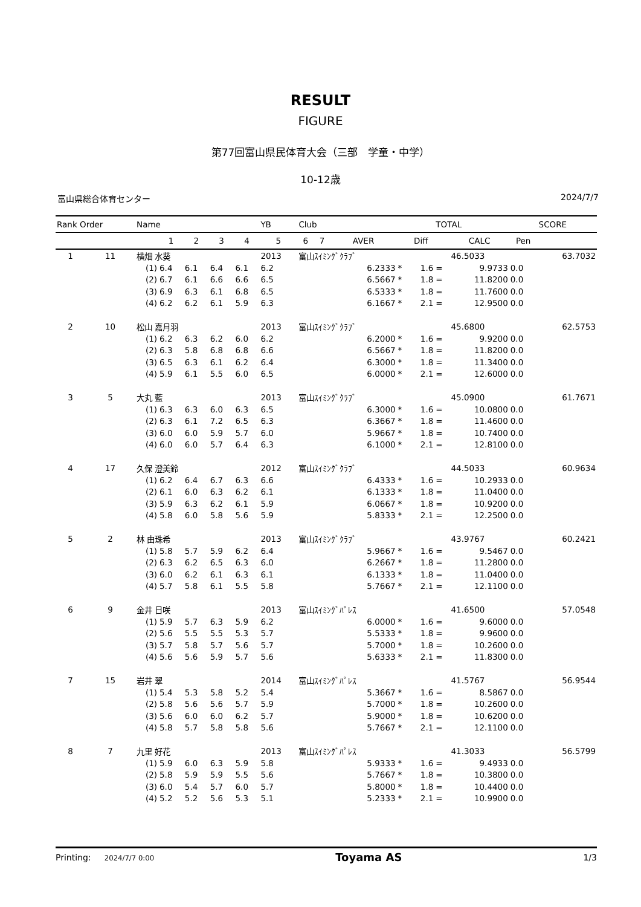RESULT
FIGURE
第77回富山県民体育大会（三部　学童・中学）
10-12歳
富山県総合体育センター 2024/7/7
| Rank Order | | Name | | | | | YB | Club | | | | | TOTAL | | | SCORE |
| --- | --- | --- | --- | --- | --- | --- | --- | --- | --- | --- | --- | --- | --- | --- | --- | --- |
| | | | 1 | 2 | 3 | 4 | 5 | 6 | 7 | AVER | | Diff | | CALC | Pen | |
| 1 | 11 | 横畑 水葵 | | | | | 2013 | 富山ｽｲﾐﾝｸﾞｸﾗﾌﾞ | | | | | | 46.5033 | | 63.7032 |
| | | (1) | 6.4 | 6.1 | 6.4 | 6.1 | 6.2 | | | 6.2333 | * | 1.6 | = | 9.9733 | 0.0 | |
| | | (2) | 6.7 | 6.1 | 6.6 | 6.6 | 6.5 | | | 6.5667 | * | 1.8 | = | 11.8200 | 0.0 | |
| | | (3) | 6.9 | 6.3 | 6.1 | 6.8 | 6.5 | | | 6.5333 | * | 1.8 | = | 11.7600 | 0.0 | |
| | | (4) | 6.2 | 6.2 | 6.1 | 5.9 | 6.3 | | | 6.1667 | * | 2.1 | = | 12.9500 | 0.0 | |
| 2 | 10 | 松山 嘉月羽 | | | | | 2013 | 富山ｽｲﾐﾝｸﾞｸﾗﾌﾞ | | | | | | 45.6800 | | 62.5753 |
| | | (1) | 6.2 | 6.3 | 6.2 | 6.0 | 6.2 | | | 6.2000 | * | 1.6 | = | 9.9200 | 0.0 | |
| | | (2) | 6.3 | 5.8 | 6.8 | 6.8 | 6.6 | | | 6.5667 | * | 1.8 | = | 11.8200 | 0.0 | |
| | | (3) | 6.5 | 6.3 | 6.1 | 6.2 | 6.4 | | | 6.3000 | * | 1.8 | = | 11.3400 | 0.0 | |
| | | (4) | 5.9 | 6.1 | 5.5 | 6.0 | 6.5 | | | 6.0000 | * | 2.1 | = | 12.6000 | 0.0 | |
| 3 | 5 | 大丸 藍 | | | | | 2013 | 富山ｽｲﾐﾝｸﾞｸﾗﾌﾞ | | | | | | 45.0900 | | 61.7671 |
| | | (1) | 6.3 | 6.3 | 6.0 | 6.3 | 6.5 | | | 6.3000 | * | 1.6 | = | 10.0800 | 0.0 | |
| | | (2) | 6.3 | 6.1 | 7.2 | 6.5 | 6.3 | | | 6.3667 | * | 1.8 | = | 11.4600 | 0.0 | |
| | | (3) | 6.0 | 6.0 | 5.9 | 5.7 | 6.0 | | | 5.9667 | * | 1.8 | = | 10.7400 | 0.0 | |
| | | (4) | 6.0 | 6.0 | 5.7 | 6.4 | 6.3 | | | 6.1000 | * | 2.1 | = | 12.8100 | 0.0 | |
| 4 | 17 | 久保 澄美鈴 | | | | | 2012 | 富山ｽｲﾐﾝｸﾞｸﾗﾌﾞ | | | | | | 44.5033 | | 60.9634 |
| | | (1) | 6.2 | 6.4 | 6.7 | 6.3 | 6.6 | | | 6.4333 | * | 1.6 | = | 10.2933 | 0.0 | |
| | | (2) | 6.1 | 6.0 | 6.3 | 6.2 | 6.1 | | | 6.1333 | * | 1.8 | = | 11.0400 | 0.0 | |
| | | (3) | 5.9 | 6.3 | 6.2 | 6.1 | 5.9 | | | 6.0667 | * | 1.8 | = | 10.9200 | 0.0 | |
| | | (4) | 5.8 | 6.0 | 5.8 | 5.6 | 5.9 | | | 5.8333 | * | 2.1 | = | 12.2500 | 0.0 | |
| 5 | 2 | 林 由珠希 | | | | | 2013 | 富山ｽｲﾐﾝｸﾞｸﾗﾌﾞ | | | | | | 43.9767 | | 60.2421 |
| | | (1) | 5.8 | 5.7 | 5.9 | 6.2 | 6.4 | | | 5.9667 | * | 1.6 | = | 9.5467 | 0.0 | |
| | | (2) | 6.3 | 6.2 | 6.5 | 6.3 | 6.0 | | | 6.2667 | * | 1.8 | = | 11.2800 | 0.0 | |
| | | (3) | 6.0 | 6.2 | 6.1 | 6.3 | 6.1 | | | 6.1333 | * | 1.8 | = | 11.0400 | 0.0 | |
| | | (4) | 5.7 | 5.8 | 6.1 | 5.5 | 5.8 | | | 5.7667 | * | 2.1 | = | 12.1100 | 0.0 | |
| 6 | 9 | 金井 日咲 | | | | | 2013 | 富山ｽｲﾐﾝｸﾞﾊﾟﾚｽ | | | | | | 41.6500 | | 57.0548 |
| | | (1) | 5.9 | 5.7 | 6.3 | 5.9 | 6.2 | | | 6.0000 | * | 1.6 | = | 9.6000 | 0.0 | |
| | | (2) | 5.6 | 5.5 | 5.5 | 5.3 | 5.7 | | | 5.5333 | * | 1.8 | = | 9.9600 | 0.0 | |
| | | (3) | 5.7 | 5.8 | 5.7 | 5.6 | 5.7 | | | 5.7000 | * | 1.8 | = | 10.2600 | 0.0 | |
| | | (4) | 5.6 | 5.6 | 5.9 | 5.7 | 5.6 | | | 5.6333 | * | 2.1 | = | 11.8300 | 0.0 | |
| 7 | 15 | 岩井 翠 | | | | | 2014 | 富山ｽｲﾐﾝｸﾞﾊﾟﾚｽ | | | | | | 41.5767 | | 56.9544 |
| | | (1) | 5.4 | 5.3 | 5.8 | 5.2 | 5.4 | | | 5.3667 | * | 1.6 | = | 8.5867 | 0.0 | |
| | | (2) | 5.8 | 5.6 | 5.6 | 5.7 | 5.9 | | | 5.7000 | * | 1.8 | = | 10.2600 | 0.0 | |
| | | (3) | 5.6 | 6.0 | 6.0 | 6.2 | 5.7 | | | 5.9000 | * | 1.8 | = | 10.6200 | 0.0 | |
| | | (4) | 5.8 | 5.7 | 5.8 | 5.8 | 5.6 | | | 5.7667 | * | 2.1 | = | 12.1100 | 0.0 | |
| 8 | 7 | 九里 好花 | | | | | 2013 | 富山ｽｲﾐﾝｸﾞﾊﾟﾚｽ | | | | | | 41.3033 | | 56.5799 |
| | | (1) | 5.9 | 6.0 | 6.3 | 5.9 | 5.8 | | | 5.9333 | * | 1.6 | = | 9.4933 | 0.0 | |
| | | (2) | 5.8 | 5.9 | 5.9 | 5.5 | 5.6 | | | 5.7667 | * | 1.8 | = | 10.3800 | 0.0 | |
| | | (3) | 6.0 | 5.4 | 5.7 | 6.0 | 5.7 | | | 5.8000 | * | 1.8 | = | 10.4400 | 0.0 | |
| | | (4) | 5.2 | 5.2 | 5.6 | 5.3 | 5.1 | | | 5.2333 | * | 2.1 | = | 10.9900 | 0.0 | |
Printing: 2024/7/7 0:00 Toyama AS 1/3